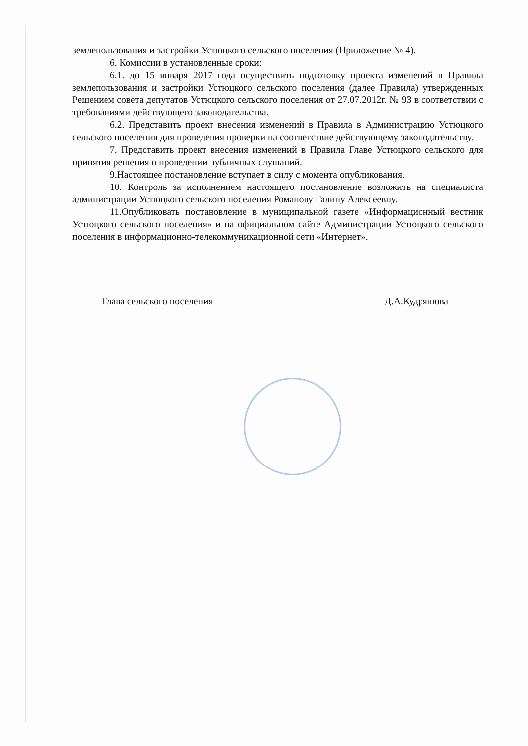землепользования и застройки Устюцкого сельского поселения (Приложение № 4).
6. Комиссии в установленные сроки:
6.1. до 15 января 2017 года осуществить подготовку проекта изменений в Правила землепользования и застройки Устюцкого сельского поселения (далее Правила) утвержденных Решением совета депутатов Устюцкого сельского поселения от 27.07.2012г. № 93 в соответствии с требованиями действующего законодательства.
6.2. Представить проект внесения изменений в Правила в Администрацию Устюцкого сельского поселения для проведения проверки на соответствие действующему законодательству.
7. Представить проект внесения изменений в Правила Главе Устюцкого сельского для принятия решения о проведении публичных слушаний.
9.Настоящее постановление вступает в силу с момента опубликования.
10. Контроль за исполнением настоящего постановление возложить на специалиста администрации Устюцкого сельского поселения Романову Галину Алексеевну.
11.Опубликовать постановление в муниципальной газете «Информационный вестник Устюцкого сельского поселения» и на официальном сайте Администрации Устюцкого сельского поселения в информационно-телекоммуникационной сети «Интернет».
Глава сельского поселения Д.А.Кудряшова